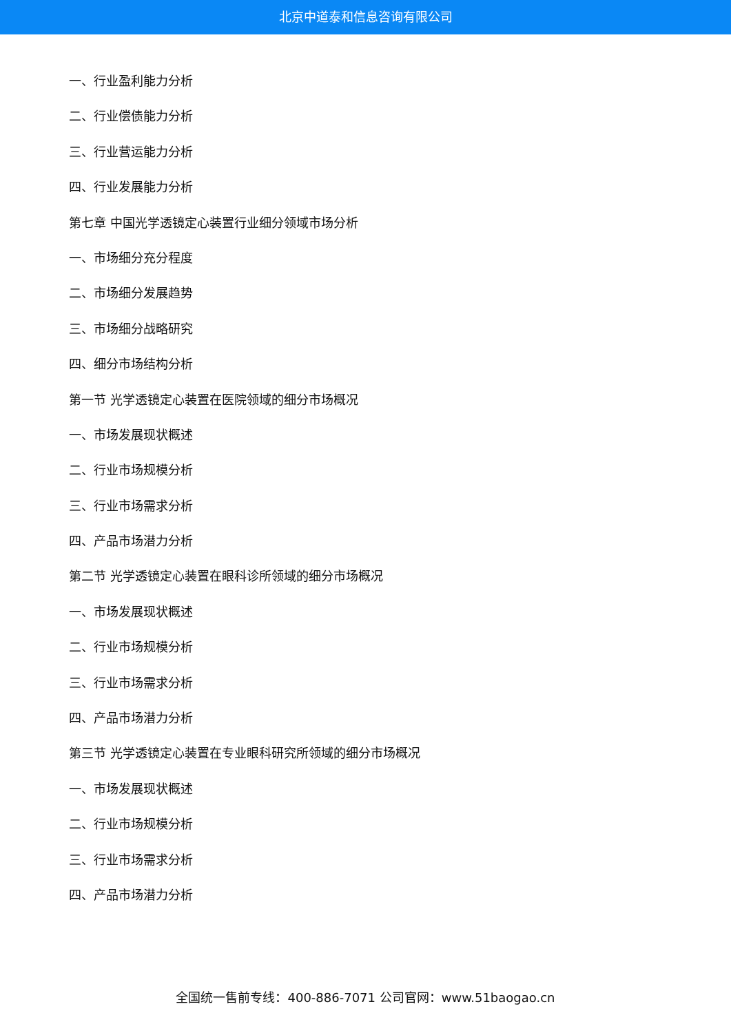北京中道泰和信息咨询有限公司
一、行业盈利能力分析
二、行业偿债能力分析
三、行业营运能力分析
四、行业发展能力分析
第七章 中国光学透镜定心装置行业细分领域市场分析
一、市场细分充分程度
二、市场细分发展趋势
三、市场细分战略研究
四、细分市场结构分析
第一节 光学透镜定心装置在医院领域的细分市场概况
一、市场发展现状概述
二、行业市场规模分析
三、行业市场需求分析
四、产品市场潜力分析
第二节 光学透镜定心装置在眼科诊所领域的细分市场概况
一、市场发展现状概述
二、行业市场规模分析
三、行业市场需求分析
四、产品市场潜力分析
第三节 光学透镜定心装置在专业眼科研究所领域的细分市场概况
一、市场发展现状概述
二、行业市场规模分析
三、行业市场需求分析
四、产品市场潜力分析
全国统一售前专线：400-886-7071 公司官网：www.51baogao.cn